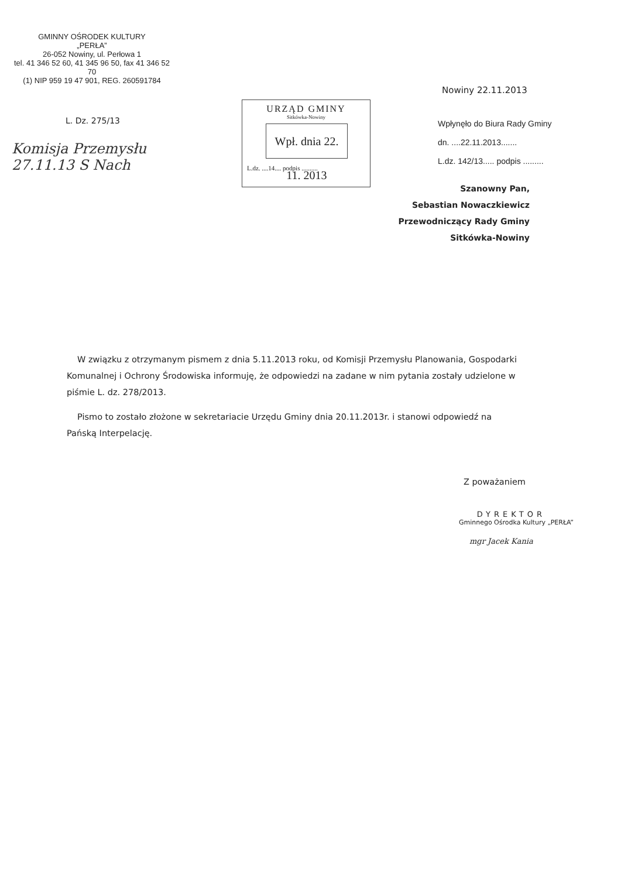GMINNY OŚRODEK KULTURY
„PERŁA”
26-052 Nowiny, ul. Perłowa 1
tel. 41 346 52 60, 41 345 96 50, fax 41 346 52 70
(1) NIP 959 19 47 901, REG. 260591784
Nowiny 22.11.2013
L. Dz. 275/13
Komisja Przemysłu
27.11.13 S Nach
URZĄD GMINY
Sitkówka-Nowiny
Wpł. dnia 22. 11. 2013
L.dz. ....14.... podpis ..........
Wpłynęło do Biura Rady Gminy
dn. ....22.11.2013.......
L.dz. 142/13..... podpis .........
Szanowny Pan,
Sebastian Nowaczkiewicz
Przewodniczący Rady Gminy
Sitkówka-Nowiny
W związku z otrzymanym pismem z dnia 5.11.2013 roku, od Komisji Przemysłu Planowania, Gospodarki Komunalnej i Ochrony Środowiska informuję, że odpowiedzi na zadane w nim pytania zostały udzielone w piśmie L. dz. 278/2013.
Pismo to zostało złożone w sekretariacie Urzędu Gminy dnia 20.11.2013r. i stanowi odpowiedź na Pańską Interpelację.
Z poważaniem
DYREKTOR
Gminnego Ośrodka Kultury „PERŁA”
mgr Jacek Kania